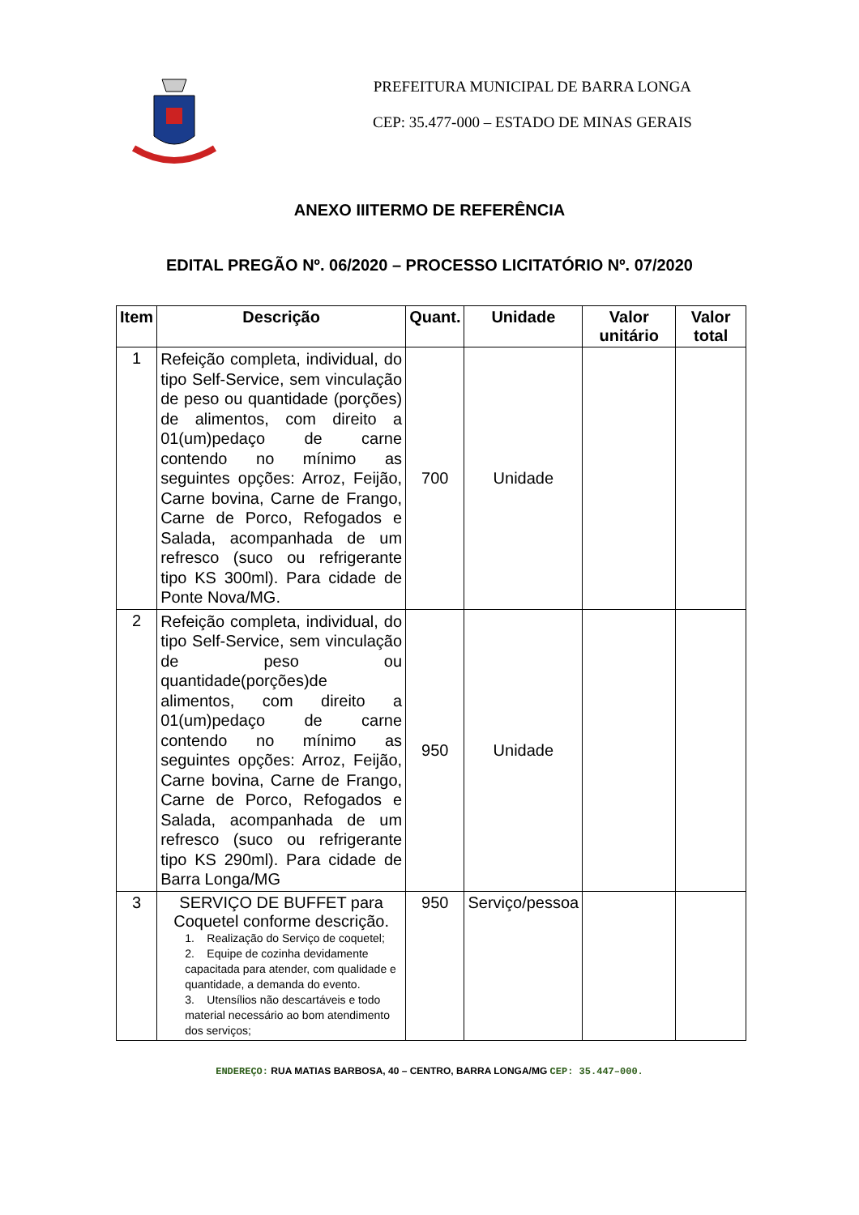PREFEITURA MUNICIPAL DE BARRA LONGA
CEP: 35.477-000 – ESTADO DE MINAS GERAIS
ANEXO IIITERMO DE REFERÊNCIA
EDITAL PREGÃO Nº. 06/2020 – PROCESSO LICITATÓRIO Nº. 07/2020
| Item | Descrição | Quant. | Unidade | Valor unitário | Valor total |
| --- | --- | --- | --- | --- | --- |
| 1 | Refeição completa, individual, do tipo Self-Service, sem vinculação de peso ou quantidade (porções) de alimentos, com direito a 01(um)pedaço de carne contendo no mínimo as seguintes opções: Arroz, Feijão, Carne bovina, Carne de Frango, Carne de Porco, Refogados e Salada, acompanhada de um refresco (suco ou refrigerante tipo KS 300ml). Para cidade de Ponte Nova/MG. | 700 | Unidade | | |
| 2 | Refeição completa, individual, do tipo Self-Service, sem vinculação de peso ou quantidade(porções)de alimentos, com direito a 01(um)pedaço de carne contendo no mínimo as seguintes opções: Arroz, Feijão, Carne bovina, Carne de Frango, Carne de Porco, Refogados e Salada, acompanhada de um refresco (suco ou refrigerante tipo KS 290ml). Para cidade de Barra Longa/MG | 950 | Unidade | | |
| 3 | SERVIÇO DE BUFFET para Coquetel conforme descrição. 1. Realização do Serviço de coquetel; 2. Equipe de cozinha devidamente capacitada para atender, com qualidade e quantidade, a demanda do evento. 3. Utensílios não descartáveis e todo material necessário ao bom atendimento dos serviços; | 950 | Serviço/pessoa | | |
ENDEREÇO: RUA MATIAS BARBOSA, 40 – CENTRO, BARRA LONGA/MG CEP: 35.447–000.